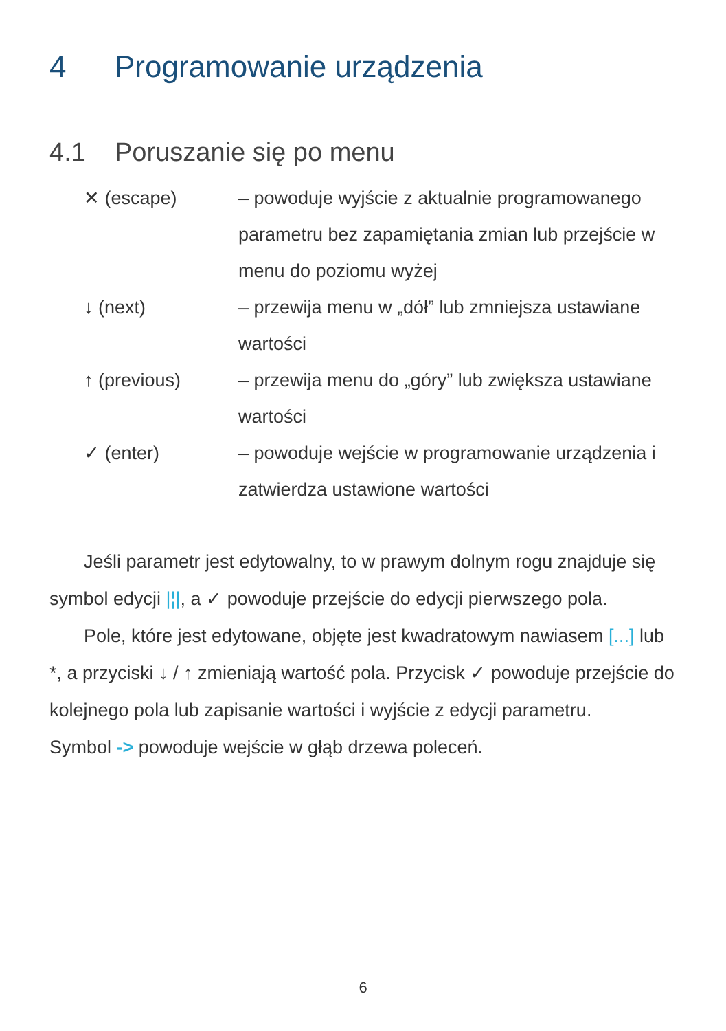4 Programowanie urządzenia
4.1 Poruszanie się po menu
✕ (escape) – powoduje wyjście z aktualnie programowanego parametru bez zapamiętania zmian lub przejście w menu do poziomu wyżej
↓ (next) – przewija menu w „dół” lub zmniejsza ustawiane wartości
↑ (previous) – przewija menu do „góry” lub zwiększa ustawiane wartości
✓ (enter) – powoduje wejście w programowanie urządzenia i zatwierdza ustawione wartości
Jeśli parametr jest edytowalny, to w prawym dolnym rogu znajduje się symbol edycji |¦|, a ✓ powoduje przejście do edycji pierwszego pola.
Pole, które jest edytowane, objęte jest kwadratowym nawiasem [...] lub *, a przyciski ↓ / ↑ zmieniają wartość pola. Przycisk ✓ powoduje przejście do kolejnego pola lub zapisanie wartości i wyjście z edycji parametru.
Symbol -> powoduje wejście w głąb drzewa poleceń.
6